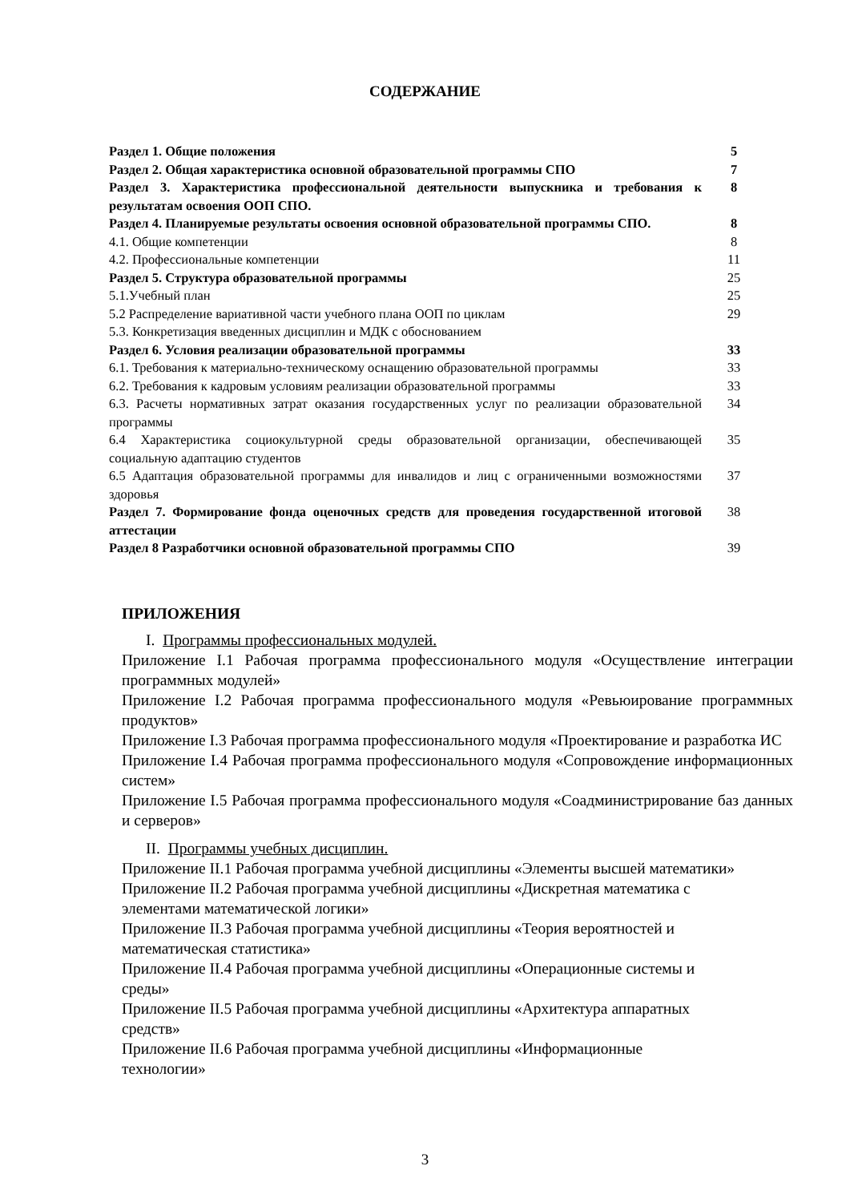СОДЕРЖАНИЕ
| Раздел 1. Общие положения | 5 |
| Раздел 2. Общая характеристика основной образовательной программы СПО | 7 |
| Раздел 3. Характеристика профессиональной деятельности выпускника и требования к результатам освоения ООП СПО. | 8 |
| Раздел 4. Планируемые результаты освоения основной образовательной программы СПО. | 8 |
| 4.1. Общие компетенции | 8 |
| 4.2. Профессиональные компетенции | 11 |
| Раздел 5. Структура образовательной программы | 25 |
| 5.1.Учебный план | 25 |
| 5.2 Распределение вариативной части учебного плана ООП по циклам | 29 |
| 5.3. Конкретизация введенных дисциплин и МДК с обоснованием | |
| Раздел 6. Условия реализации образовательной программы | 33 |
| 6.1. Требования к материально-техническому оснащению образовательной программы | 33 |
| 6.2. Требования к кадровым условиям реализации образовательной программы | 33 |
| 6.3. Расчеты нормативных затрат оказания государственных услуг по реализации образовательной программы | 34 |
| 6.4 Характеристика социокультурной среды образовательной организации, обеспечивающей социальную адаптацию студентов | 35 |
| 6.5 Адаптация образовательной программы для инвалидов и лиц с ограниченными возможностями здоровья | 37 |
| Раздел 7. Формирование фонда оценочных средств для проведения государственной итоговой аттестации | 38 |
| Раздел 8 Разработчики основной образовательной программы СПО | 39 |
ПРИЛОЖЕНИЯ
I. Программы профессиональных модулей.
Приложение I.1 Рабочая программа профессионального модуля «Осуществление интеграции программных модулей»
Приложение I.2 Рабочая программа профессионального модуля «Ревьюирование программных продуктов»
Приложение I.3 Рабочая программа профессионального модуля «Проектирование и разработка ИС
Приложение I.4 Рабочая программа профессионального модуля «Сопровождение информационных систем»
Приложение I.5 Рабочая программа профессионального модуля «Соадминистрирование баз данных и серверов»
II. Программы учебных дисциплин.
Приложение II.1 Рабочая программа учебной дисциплины «Элементы высшей математики»
Приложение II.2 Рабочая программа учебной дисциплины «Дискретная математика с
элементами математической логики»
Приложение II.3 Рабочая программа учебной дисциплины «Теория вероятностей и
математическая статистика»
Приложение II.4 Рабочая программа учебной дисциплины «Операционные системы и
среды»
Приложение II.5 Рабочая программа учебной дисциплины «Архитектура аппаратных
средств»
Приложение II.6 Рабочая программа учебной дисциплины «Информационные
технологии»
3